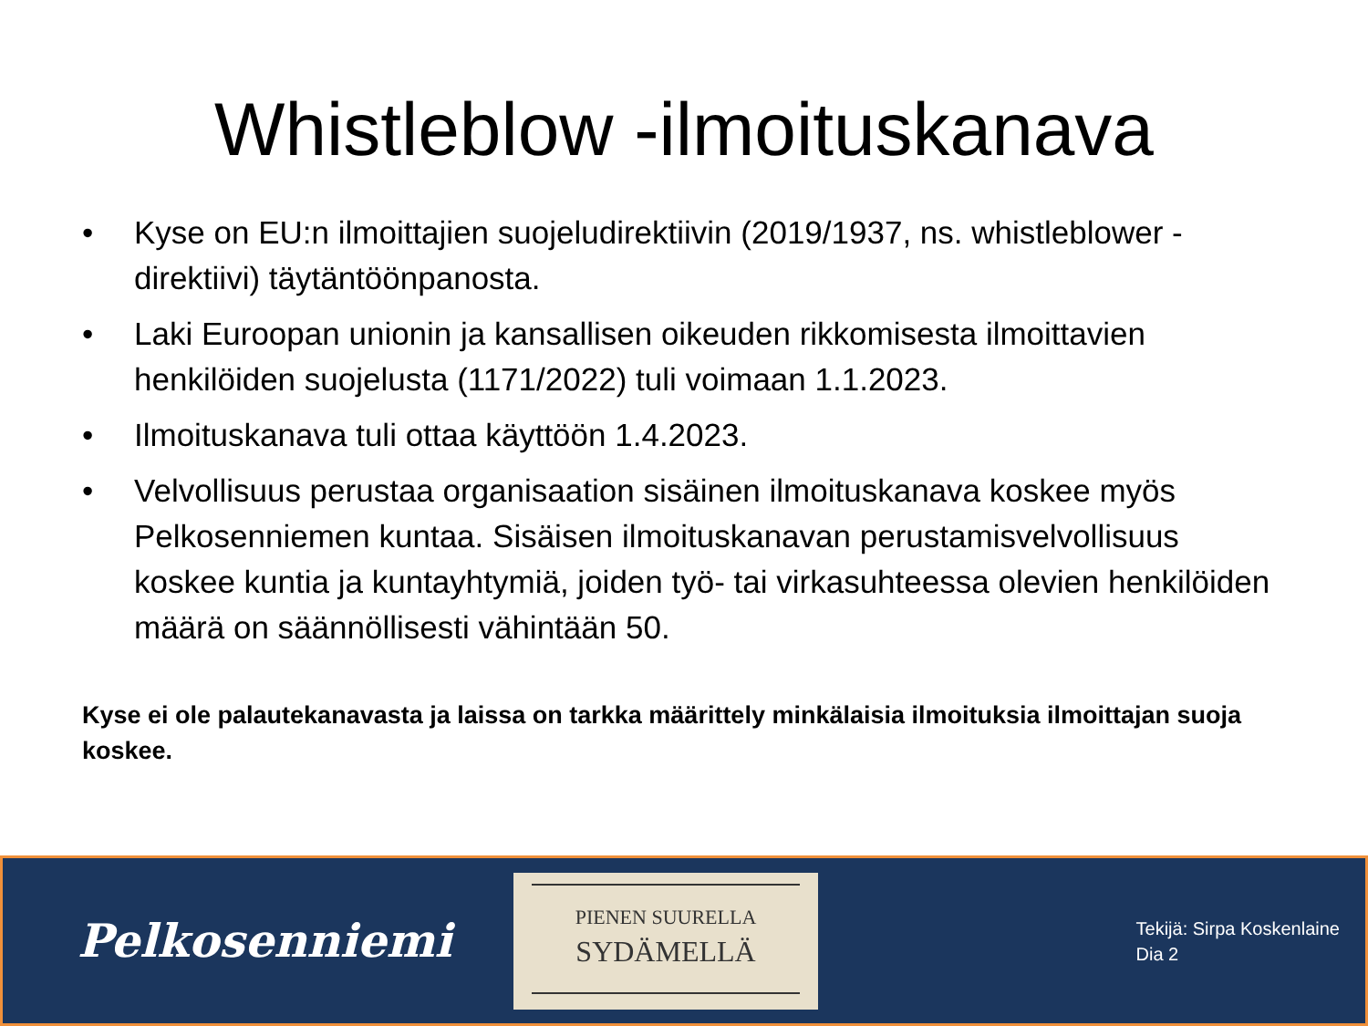Whistleblow -ilmoituskanava
• Kyse on EU:n ilmoittajien suojeludirektiivin (2019/1937, ns. whistleblower -direktiivi) täytäntöönpanosta.
• Laki Euroopan unionin ja kansallisen oikeuden rikkomisesta ilmoittavien henkilöiden suojelusta (1171/2022) tuli voimaan 1.1.2023.
• Ilmoituskanava tuli ottaa käyttöön 1.4.2023.
• Velvollisuus perustaa organisaation sisäinen ilmoituskanava koskee myös Pelkosenniemen kuntaa. Sisäisen ilmoituskanavan perustamisvelvollisuus koskee kuntia ja kuntayhtymiä, joiden työ- tai virkasuhteessa olevien henkilöiden määrä on säännöllisesti vähintään 50.
Kyse ei ole palautekanavasta ja laissa on tarkka määrittely minkälaisia ilmoituksia ilmoittajan suoja koskee.
Pelkosenniemi
PIENEN SUURELLA
SYDÄMELLÄ
Tekijä: Sirpa Koskenlaine
Dia 2